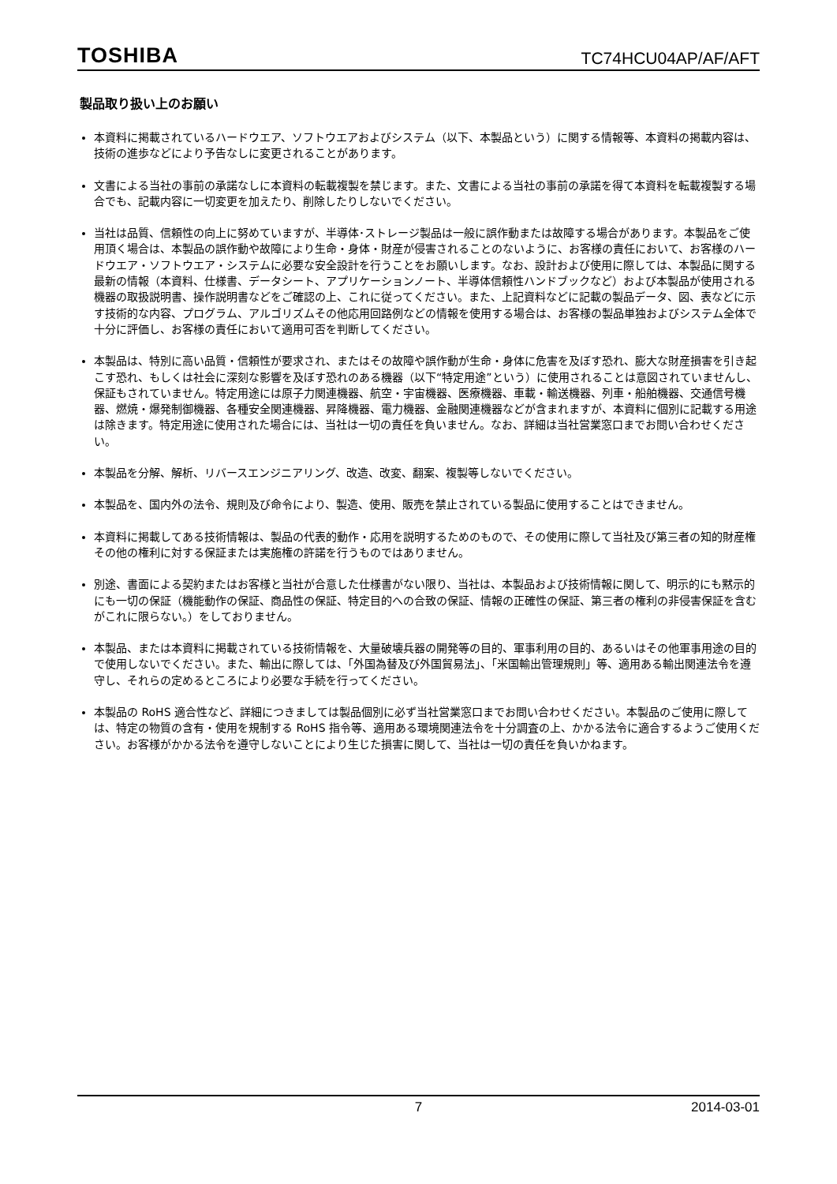TOSHIBA TC74HCU04AP/AF/AFT
製品取り扱い上のお願い
本資料に掲載されているハードウエア、ソフトウエアおよびシステム（以下、本製品という）に関する情報等、本資料の掲載内容は、技術の進歩などにより予告なしに変更されることがあります。
文書による当社の事前の承諾なしに本資料の転載複製を禁じます。また、文書による当社の事前の承諾を得て本資料を転載複製する場合でも、記載内容に一切変更を加えたり、削除したりしないでください。
当社は品質、信頼性の向上に努めていますが、半導体･ストレージ製品は一般に誤作動または故障する場合があります。本製品をご使用頂く場合は、本製品の誤作動や故障により生命・身体・財産が侵害されることのないように、お客様の責任において、お客様のハードウエア・ソフトウエア・システムに必要な安全設計を行うことをお願いします。なお、設計および使用に際しては、本製品に関する最新の情報（本資料、仕様書、データシート、アプリケーションノート、半導体信頼性ハンドブックなど）および本製品が使用される機器の取扱説明書、操作説明書などをご確認の上、これに従ってください。また、上記資料などに記載の製品データ、図、表などに示す技術的な内容、プログラム、アルゴリズムその他応用回路例などの情報を使用する場合は、お客様の製品単独およびシステム全体で十分に評価し、お客様の責任において適用可否を判断してください。
本製品は、特別に高い品質・信頼性が要求され、またはその故障や誤作動が生命・身体に危害を及ぼす恐れ、膨大な財産損害を引き起こす恐れ、もしくは社会に深刻な影響を及ぼす恐れのある機器（以下“特定用途”という）に使用されることは意図されていませんし、保証もされていません。特定用途には原子力関連機器、航空・宇宙機器、医療機器、車載・輸送機器、列車・船舶機器、交通信号機器、燃焼・爆発制御機器、各種安全関連機器、昇降機器、電力機器、金融関連機器などが含まれますが、本資料に個別に記載する用途は除きます。特定用途に使用された場合には、当社は一切の責任を負いません。なお、詳細は当社営業窓口までお問い合わせください。
本製品を分解、解析、リバースエンジニアリング、改造、改変、翻案、複製等しないでください。
本製品を、国内外の法令、規則及び命令により、製造、使用、販売を禁止されている製品に使用することはできません。
本資料に掲載してある技術情報は、製品の代表的動作・応用を説明するためのもので、その使用に際して当社及び第三者の知的財産権その他の権利に対する保証または実施権の許諾を行うものではありません。
別途、書面による契約またはお客様と当社が合意した仕様書がない限り、当社は、本製品および技術情報に関して、明示的にも黙示的にも一切の保証（機能動作の保証、商品性の保証、特定目的への合致の保証、情報の正確性の保証、第三者の権利の非侵害保証を含むがこれに限らない。）をしておりません。
本製品、または本資料に掲載されている技術情報を、大量破壊兵器の開発等の目的、軍事利用の目的、あるいはその他軍事用途の目的で使用しないでください。また、輸出に際しては、「外国為替及び外国貿易法」、「米国輸出管理規則」等、適用ある輸出関連法令を遵守し、それらの定めるところにより必要な手続を行ってください。
本製品の RoHS 適合性など、詳細につきましては製品個別に必ず当社営業窓口までお問い合わせください。本製品のご使用に際しては、特定の物質の含有・使用を規制する RoHS 指令等、適用ある環境関連法令を十分調査の上、かかる法令に適合するようご使用ください。お客様がかかる法令を遵守しないことにより生じた損害に関して、当社は一切の責任を負いかねます。
7 2014-03-01